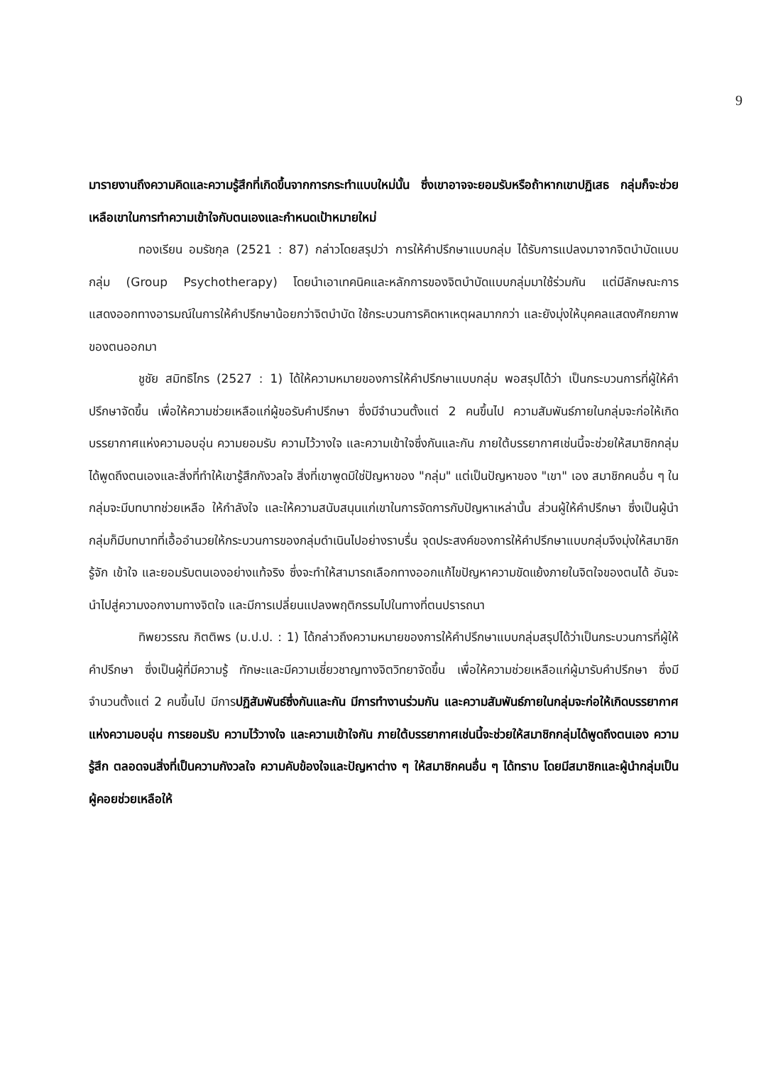9
มารายงานถึงความคิดและความรู้สึกที่เกิดขึ้นจากการกระทำแบบใหม่นั้น ซึ่งเขาอาจจะยอมรับหรือถ้าหากเขาปฏิเสธ กลุ่มก็จะช่วยเหลือเขาในการทำความเข้าใจกับตนเองและกำหนดเป้าหมายใหม่
ทองเรียน อมรัชกุล (2521 : 87) กล่าวโดยสรุปว่า การให้คำปรึกษาแบบกลุ่ม ได้รับการแปลงมาจากจิตบำบัดแบบกลุ่ม (Group Psychotherapy) โดยนำเอาเทคนิคและหลักการของจิตบำบัดแบบกลุ่มมาใช้ร่วมกัน แต่มีลักษณะการแสดงออกทางอารมณ์ในการให้คำปรึกษาน้อยกว่าจิตบำบัด ใช้กระบวนการคิดหาเหตุผลมากกว่า และยังมุ่งให้บุคคลแสดงศักยภาพของตนออกมา
ชูชัย สมิทธิไกร (2527 : 1) ได้ให้ความหมายของการให้คำปรึกษาแบบกลุ่ม พอสรุปได้ว่า เป็นกระบวนการที่ผู้ให้คำปรึกษาจัดขึ้น เพื่อให้ความช่วยเหลือแก่ผู้ขอรับคำปรึกษา ซึ่งมีจำนวนตั้งแต่ 2 คนขึ้นไป ความสัมพันธ์ภายในกลุ่มจะก่อให้เกิดบรรยากาศแห่งความอบอุ่น ความยอมรับ ความไว้วางใจ และความเข้าใจซึ่งกันและกัน ภายใต้บรรยากาศเช่นนี้จะช่วยให้สมาชิกกลุ่มได้พูดถึงตนเองและสิ่งที่ทำให้เขารู้สึกกังวลใจ สิ่งที่เขาพูดมิใช่ปัญหาของ "กลุ่ม" แต่เป็นปัญหาของ "เขา" เอง สมาชิกคนอื่น ๆ ในกลุ่มจะมีบทบาทช่วยเหลือ ให้กำลังใจ และให้ความสนับสนุนแก่เขาในการจัดการกับปัญหาเหล่านั้น ส่วนผู้ให้คำปรึกษา ซึ่งเป็นผู้นำกลุ่มก็มีบทบาทที่เอื้ออำนวยให้กระบวนการของกลุ่มดำเนินไปอย่างราบรื่น จุดประสงค์ของการให้คำปรึกษาแบบกลุ่มจึงมุ่งให้สมาชิกรู้จัก เข้าใจ และยอมรับตนเองอย่างแท้จริง ซึ่งจะทำให้สามารถเลือกทางออกแก้ไขปัญหาความขัดแย้งภายในจิตใจของตนได้ อันจะนำไปสู่ความงอกงามทางจิตใจ และมีการเปลี่ยนแปลงพฤติกรรมไปในทางที่ตนปรารถนา
ทิพยวรรณ กิตติพร (ม.ป.ป. : 1) ได้กล่าวถึงความหมายของการให้คำปรึกษาแบบกลุ่มสรุปได้ว่าเป็นกระบวนการที่ผู้ให้คำปรึกษา ซึ่งเป็นผู้ที่มีความรู้ ทักษะและมีความเชี่ยวชาญทางจิตวิทยาจัดขึ้น เพื่อให้ความช่วยเหลือแก่ผู้มารับคำปรึกษา ซึ่งมีจำนวนตั้งแต่ 2 คนขึ้นไป มีการปฏิสัมพันธ์ซึ่งกันและกัน มีการทำงานร่วมกัน และความสัมพันธ์ภายในกลุ่มจะก่อให้เกิดบรรยากาศแห่งความอบอุ่น การยอมรับ ความไว้วางใจ และความเข้าใจกัน ภายใต้บรรยากาศเช่นนี้จะช่วยให้สมาชิกกลุ่มได้พูดถึงตนเอง ความรู้สึก ตลอดจนสิ่งที่เป็นความกังวลใจ ความคับข้องใจและปัญหาต่าง ๆ ให้สมาชิกคนอื่น ๆ ได้ทราบ โดยมีสมาชิกและผู้นำกลุ่มเป็นผู้คอยช่วยเหลือให้